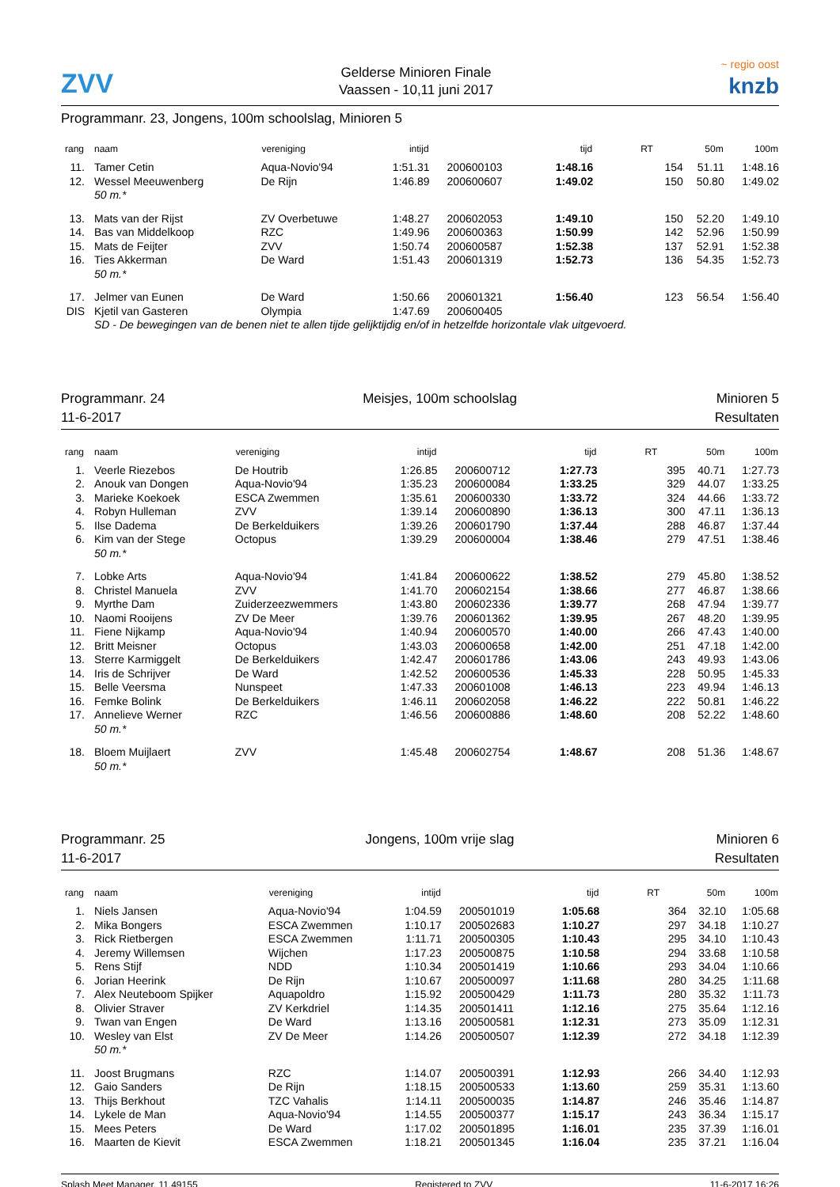ZVV
Gelderse Minioren Finale
Vaassen - 10,11 juni 2017
~ regio oost
knzb
Programmanr. 23, Jongens, 100m schoolslag, Minioren 5
| rang | naam | vereniging | intijd | | tijd | RT | 50m | 100m |
| --- | --- | --- | --- | --- | --- | --- | --- | --- |
| 11. | Tamer Cetin | Aqua-Novio'94 | 1:51.31 | 200600103 | 1:48.16 | 154 | 51.11 | 1:48.16 |
| 12. | Wessel Meeuwenberg | De Rijn | 1:46.89 | 200600607 | 1:49.02 | 150 | 50.80 | 1:49.02 |
| | 50 m.* | | | | | | | |
| 13. | Mats van der Rijst | ZV Overbetuwe | 1:48.27 | 200602053 | 1:49.10 | 150 | 52.20 | 1:49.10 |
| 14. | Bas van Middelkoop | RZC | 1:49.96 | 200600363 | 1:50.99 | 142 | 52.96 | 1:50.99 |
| 15. | Mats de Feijter | ZVV | 1:50.74 | 200600587 | 1:52.38 | 137 | 52.91 | 1:52.38 |
| 16. | Ties Akkerman | De Ward | 1:51.43 | 200601319 | 1:52.73 | 136 | 54.35 | 1:52.73 |
| | 50 m.* | | | | | | | |
| 17. | Jelmer van Eunen | De Ward | 1:50.66 | 200601321 | 1:56.40 | 123 | 56.54 | 1:56.40 |
| DIS | Kjetil van Gasteren | Olympia | 1:47.69 | 200600405 | | | | |
| | SD - De bewegingen van de benen niet te allen tijde gelijktijdig en/of in hetzelfde horizontale vlak uitgevoerd. | | | | | | | |
Programmanr. 24
11-6-2017
Meisjes, 100m schoolslag Minioren 5
Resultaten
| rang | naam | vereniging | intijd | | tijd | RT | 50m | 100m |
| --- | --- | --- | --- | --- | --- | --- | --- | --- |
| 1. | Veerle Riezebos | De Houtrib | 1:26.85 | 200600712 | 1:27.73 | 395 | 40.71 | 1:27.73 |
| 2. | Anouk van Dongen | Aqua-Novio'94 | 1:35.23 | 200600084 | 1:33.25 | 329 | 44.07 | 1:33.25 |
| 3. | Marieke Koekoek | ESCA Zwemmen | 1:35.61 | 200600330 | 1:33.72 | 324 | 44.66 | 1:33.72 |
| 4. | Robyn Hulleman | ZVV | 1:39.14 | 200600890 | 1:36.13 | 300 | 47.11 | 1:36.13 |
| 5. | Ilse Dadema | De Berkelduikers | 1:39.26 | 200601790 | 1:37.44 | 288 | 46.87 | 1:37.44 |
| 6. | Kim van der Stege | Octopus | 1:39.29 | 200600004 | 1:38.46 | 279 | 47.51 | 1:38.46 |
| | 50 m.* | | | | | | | |
| 7. | Lobke Arts | Aqua-Novio'94 | 1:41.84 | 200600622 | 1:38.52 | 279 | 45.80 | 1:38.52 |
| 8. | Christel Manuela | ZVV | 1:41.70 | 200602154 | 1:38.66 | 277 | 46.87 | 1:38.66 |
| 9. | Myrthe Dam | Zuiderzeezwemmers | 1:43.80 | 200602336 | 1:39.77 | 268 | 47.94 | 1:39.77 |
| 10. | Naomi Rooijens | ZV De Meer | 1:39.76 | 200601362 | 1:39.95 | 267 | 48.20 | 1:39.95 |
| 11. | Fiene Nijkamp | Aqua-Novio'94 | 1:40.94 | 200600570 | 1:40.00 | 266 | 47.43 | 1:40.00 |
| 12. | Britt Meisner | Octopus | 1:43.03 | 200600658 | 1:42.00 | 251 | 47.18 | 1:42.00 |
| 13. | Sterre Karmiggelt | De Berkelduikers | 1:42.47 | 200601786 | 1:43.06 | 243 | 49.93 | 1:43.06 |
| 14. | Iris de Schrijver | De Ward | 1:42.52 | 200600536 | 1:45.33 | 228 | 50.95 | 1:45.33 |
| 15. | Belle Veersma | Nunspeet | 1:47.33 | 200601008 | 1:46.13 | 223 | 49.94 | 1:46.13 |
| 16. | Femke Bolink | De Berkelduikers | 1:46.11 | 200602058 | 1:46.22 | 222 | 50.81 | 1:46.22 |
| 17. | Annelieve Werner | RZC | 1:46.56 | 200600886 | 1:48.60 | 208 | 52.22 | 1:48.60 |
| | 50 m.* | | | | | | | |
| 18. | Bloem Muijlaert | ZVV | 1:45.48 | 200602754 | 1:48.67 | 208 | 51.36 | 1:48.67 |
| | 50 m.* | | | | | | | |
Programmanr. 25
11-6-2017
Jongens, 100m vrije slag Minioren 6
Resultaten
| rang | naam | vereniging | intijd | | tijd | RT | 50m | 100m |
| --- | --- | --- | --- | --- | --- | --- | --- | --- |
| 1. | Niels Jansen | Aqua-Novio'94 | 1:04.59 | 200501019 | 1:05.68 | 364 | 32.10 | 1:05.68 |
| 2. | Mika Bongers | ESCA Zwemmen | 1:10.17 | 200502683 | 1:10.27 | 297 | 34.18 | 1:10.27 |
| 3. | Rick Rietbergen | ESCA Zwemmen | 1:11.71 | 200500305 | 1:10.43 | 295 | 34.10 | 1:10.43 |
| 4. | Jeremy Willemsen | Wijchen | 1:17.23 | 200500875 | 1:10.58 | 294 | 33.68 | 1:10.58 |
| 5. | Rens Stijf | NDD | 1:10.34 | 200501419 | 1:10.66 | 293 | 34.04 | 1:10.66 |
| 6. | Jorian Heerink | De Rijn | 1:10.67 | 200500097 | 1:11.68 | 280 | 34.25 | 1:11.68 |
| 7. | Alex Neuteboom Spijker | Aquapoldro | 1:15.92 | 200500429 | 1:11.73 | 280 | 35.32 | 1:11.73 |
| 8. | Olivier Straver | ZV Kerkdriel | 1:14.35 | 200501411 | 1:12.16 | 275 | 35.64 | 1:12.16 |
| 9. | Twan van Engen | De Ward | 1:13.16 | 200500581 | 1:12.31 | 273 | 35.09 | 1:12.31 |
| 10. | Wesley van Elst | ZV De Meer | 1:14.26 | 200500507 | 1:12.39 | 272 | 34.18 | 1:12.39 |
| | 50 m.* | | | | | | | |
| 11. | Joost Brugmans | RZC | 1:14.07 | 200500391 | 1:12.93 | 266 | 34.40 | 1:12.93 |
| 12. | Gaio Sanders | De Rijn | 1:18.15 | 200500533 | 1:13.60 | 259 | 35.31 | 1:13.60 |
| 13. | Thijs Berkhout | TZC Vahalis | 1:14.11 | 200500035 | 1:14.87 | 246 | 35.46 | 1:14.87 |
| 14. | Lykele de Man | Aqua-Novio'94 | 1:14.55 | 200500377 | 1:15.17 | 243 | 36.34 | 1:15.17 |
| 15. | Mees Peters | De Ward | 1:17.02 | 200501895 | 1:16.01 | 235 | 37.39 | 1:16.01 |
| 16. | Maarten de Kievit | ESCA Zwemmen | 1:18.21 | 200501345 | 1:16.04 | 235 | 37.21 | 1:16.04 |
Splash Meet Manager, 11.49155 Registered to ZVV 11-6-2017 16:26